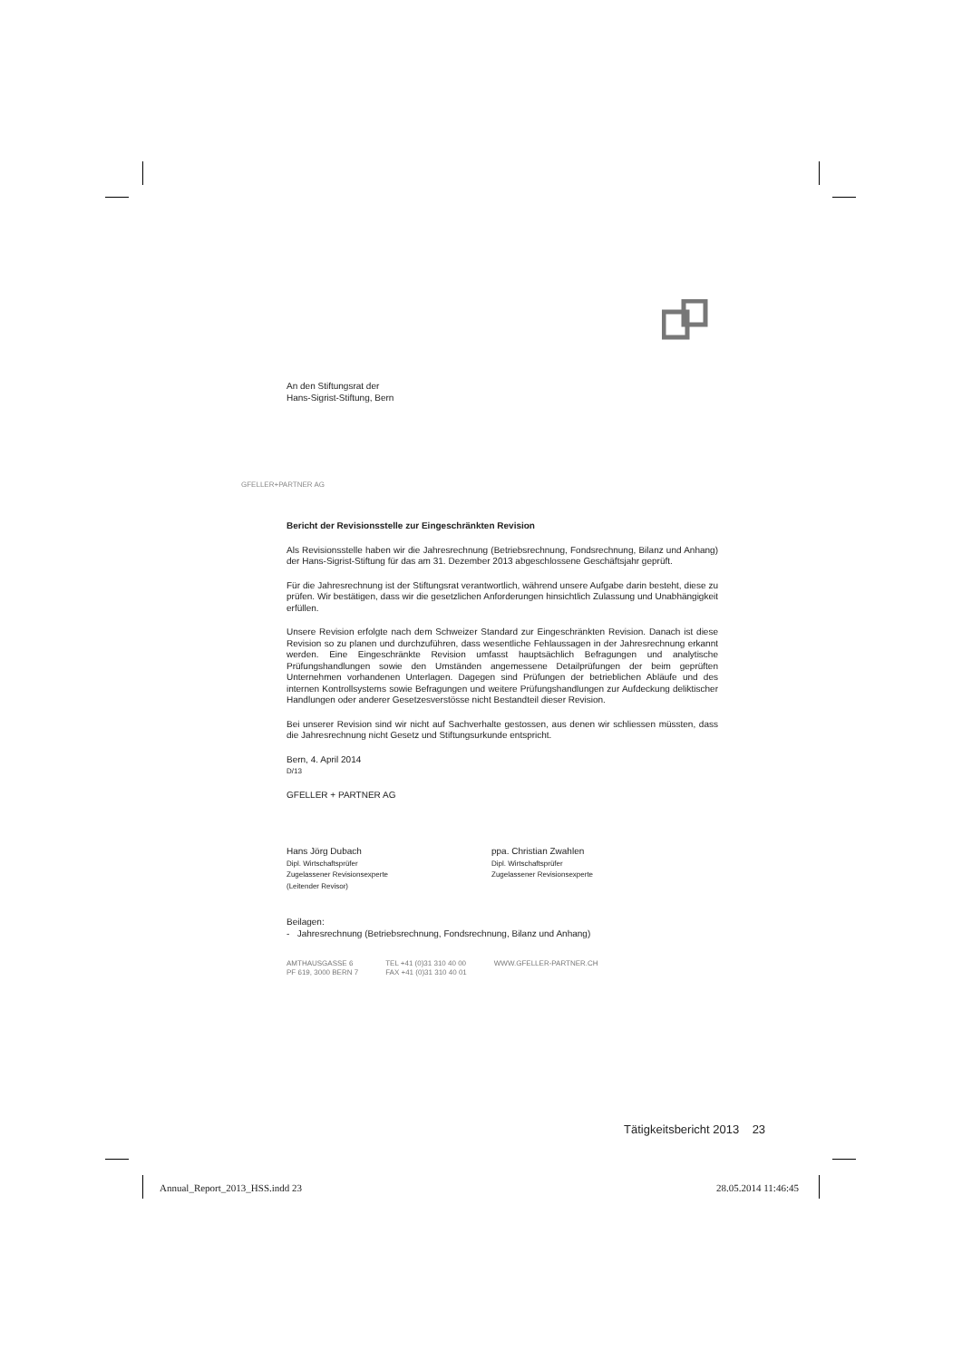An den Stiftungsrat der
Hans-Sigrist-Stiftung, Bern
GFELLER+PARTNER AG
Bericht der Revisionsstelle zur Eingeschränkten Revision
Als Revisionsstelle haben wir die Jahresrechnung (Betriebsrechnung, Fondsrechnung, Bilanz und Anhang) der Hans-Sigrist-Stiftung für das am 31. Dezember 2013 abgeschlossene Geschäftsjahr geprüft.
Für die Jahresrechnung ist der Stiftungsrat verantwortlich, während unsere Aufgabe darin besteht, diese zu prüfen. Wir bestätigen, dass wir die gesetzlichen Anforderungen hinsichtlich Zulassung und Unabhängigkeit erfüllen.
Unsere Revision erfolgte nach dem Schweizer Standard zur Eingeschränkten Revision. Danach ist diese Revision so zu planen und durchzuführen, dass wesentliche Fehlaussagen in der Jahresrechnung erkannt werden. Eine Eingeschränkte Revision umfasst hauptsächlich Befragungen und analytische Prüfungshandlungen sowie den Umständen angemessene Detailprüfungen der beim geprüften Unternehmen vorhandenen Unterlagen. Dagegen sind Prüfungen der betrieblichen Abläufe und des internen Kontrollsystems sowie Befragungen und weitere Prüfungshandlungen zur Aufdeckung deliktischer Handlungen oder anderer Gesetzesverstösse nicht Bestandteil dieser Revision.
Bei unserer Revision sind wir nicht auf Sachverhalte gestossen, aus denen wir schliessen müssten, dass die Jahresrechnung nicht Gesetz und Stiftungsurkunde entspricht.
Bern, 4. April 2014
D/13
GFELLER + PARTNER AG
Hans Jörg Dubach
Dipl. Wirtschaftsprüfer
Zugelassener Revisionsexperte
(Leitender Revisor)
ppa. Christian Zwahlen
Dipl. Wirtschaftsprüfer
Zugelassener Revisionsexperte
Beilagen:
- Jahresrechnung (Betriebsrechnung, Fondsrechnung, Bilanz und Anhang)
AMTHAUSGASSE 6
PF 619, 3000 BERN 7
TEL +41 (0)31 310 40 00
FAX +41 (0)31 310 40 01
WWW.GFELLER-PARTNER.CH
Tätigkeitsbericht 2013 23
Annual_Report_2013_HSS.indd 23 28.05.2014 11:46:45